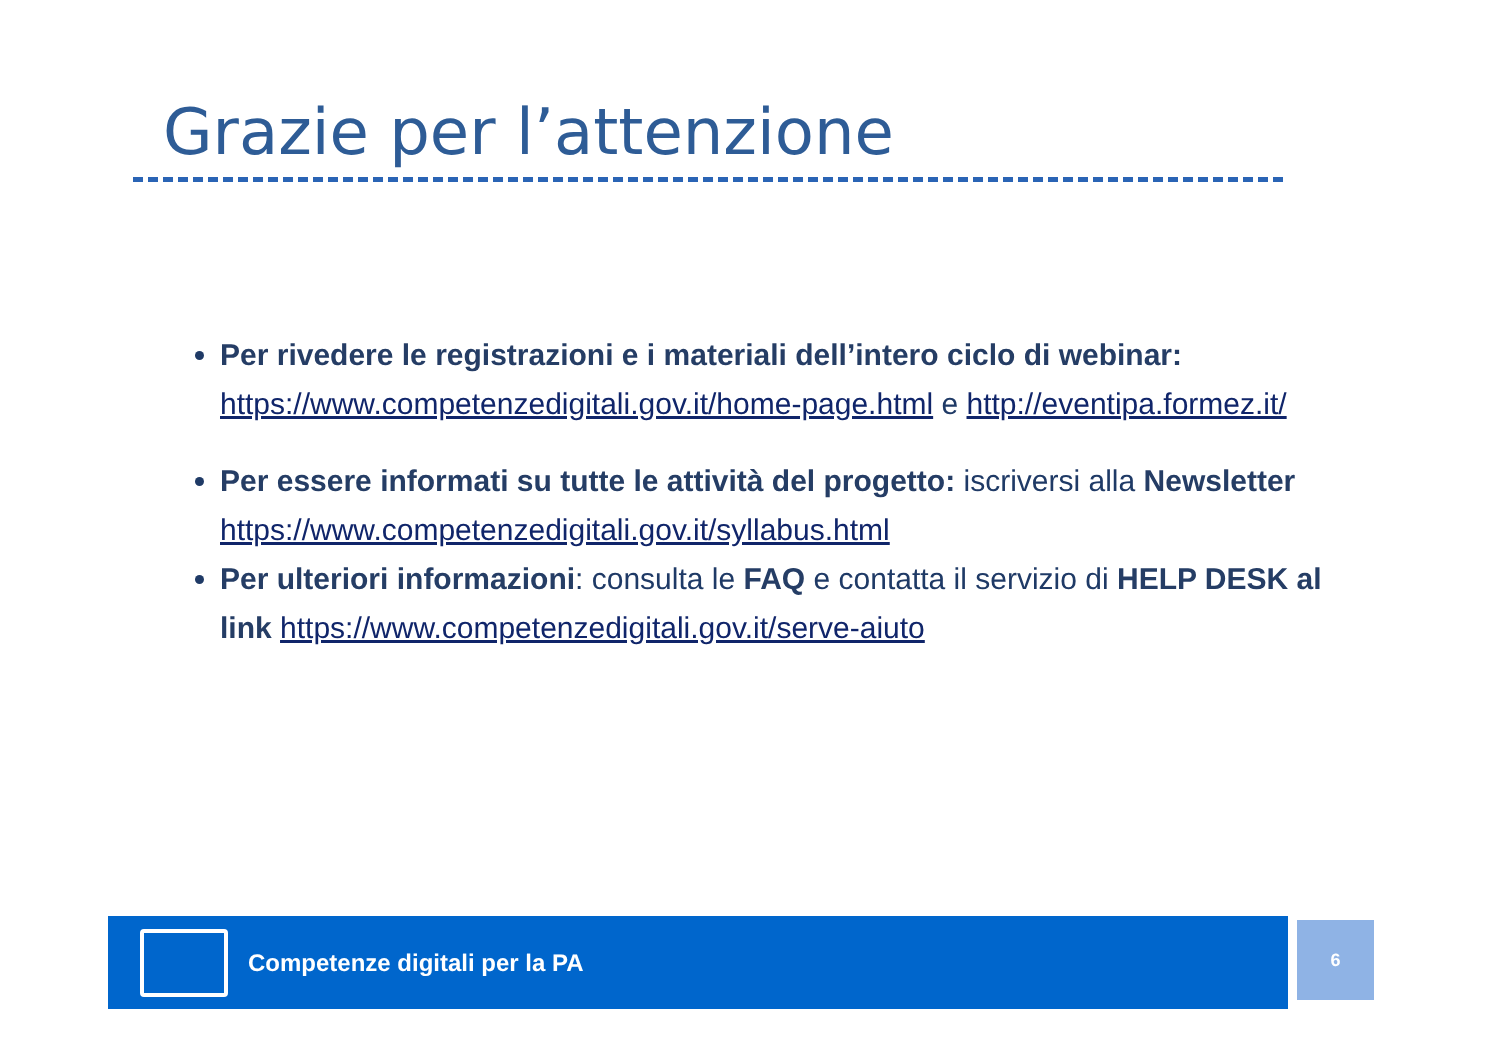Grazie per l’attenzione
Per rivedere le registrazioni e i materiali dell’intero ciclo di webinar: https://www.competenzedigitali.gov.it/home-page.html e http://eventipa.formez.it/
Per essere informati su tutte le attività del progetto: iscriversi alla Newsletter https://www.competenzedigitali.gov.it/syllabus.html
Per ulteriori informazioni: consulta le FAQ e contatta il servizio di HELP DESK al link https://www.competenzedigitali.gov.it/serve-aiuto
Competenze digitali per la PA 6